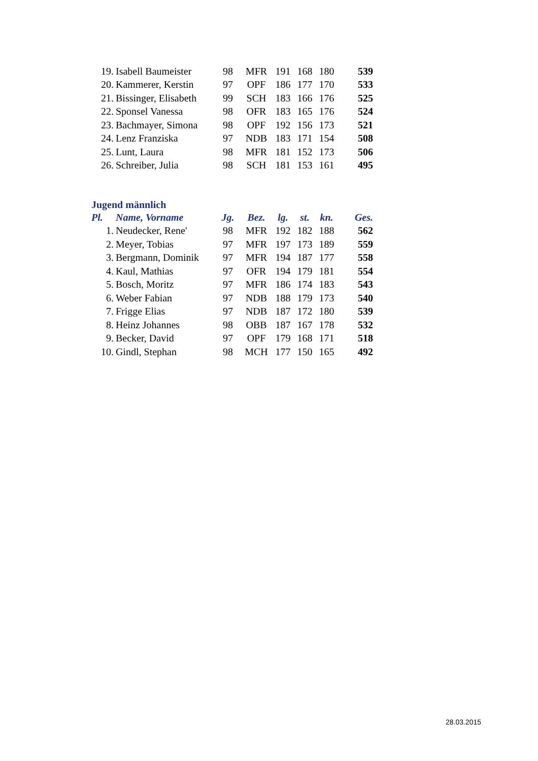| 19. | Isabell Baumeister | 98 | MFR | 191 | 168 | 180 | 539 |
| 20. | Kammerer, Kerstin | 97 | OPF | 186 | 177 | 170 | 533 |
| 21. | Bissinger, Elisabeth | 99 | SCH | 183 | 166 | 176 | 525 |
| 22. | Sponsel Vanessa | 98 | OFR | 183 | 165 | 176 | 524 |
| 23. | Bachmayer, Simona | 98 | OPF | 192 | 156 | 173 | 521 |
| 24. | Lenz Franziska | 97 | NDB | 183 | 171 | 154 | 508 |
| 25. | Lunt, Laura | 98 | MFR | 181 | 152 | 173 | 506 |
| 26. | Schreiber, Julia | 98 | SCH | 181 | 153 | 161 | 495 |
Jugend männlich
| Pl. | Name, Vorname | Jg. | Bez. | lg. | st. | kn. | Ges. |
| --- | --- | --- | --- | --- | --- | --- | --- |
| 1. | Neudecker, Rene' | 98 | MFR | 192 | 182 | 188 | 562 |
| 2. | Meyer, Tobias | 97 | MFR | 197 | 173 | 189 | 559 |
| 3. | Bergmann, Dominik | 97 | MFR | 194 | 187 | 177 | 558 |
| 4. | Kaul, Mathias | 97 | OFR | 194 | 179 | 181 | 554 |
| 5. | Bosch, Moritz | 97 | MFR | 186 | 174 | 183 | 543 |
| 6. | Weber Fabian | 97 | NDB | 188 | 179 | 173 | 540 |
| 7. | Frigge Elias | 97 | NDB | 187 | 172 | 180 | 539 |
| 8. | Heinz Johannes | 98 | OBB | 187 | 167 | 178 | 532 |
| 9. | Becker, David | 97 | OPF | 179 | 168 | 171 | 518 |
| 10. | Gindl, Stephan | 98 | MCH | 177 | 150 | 165 | 492 |
28.03.2015